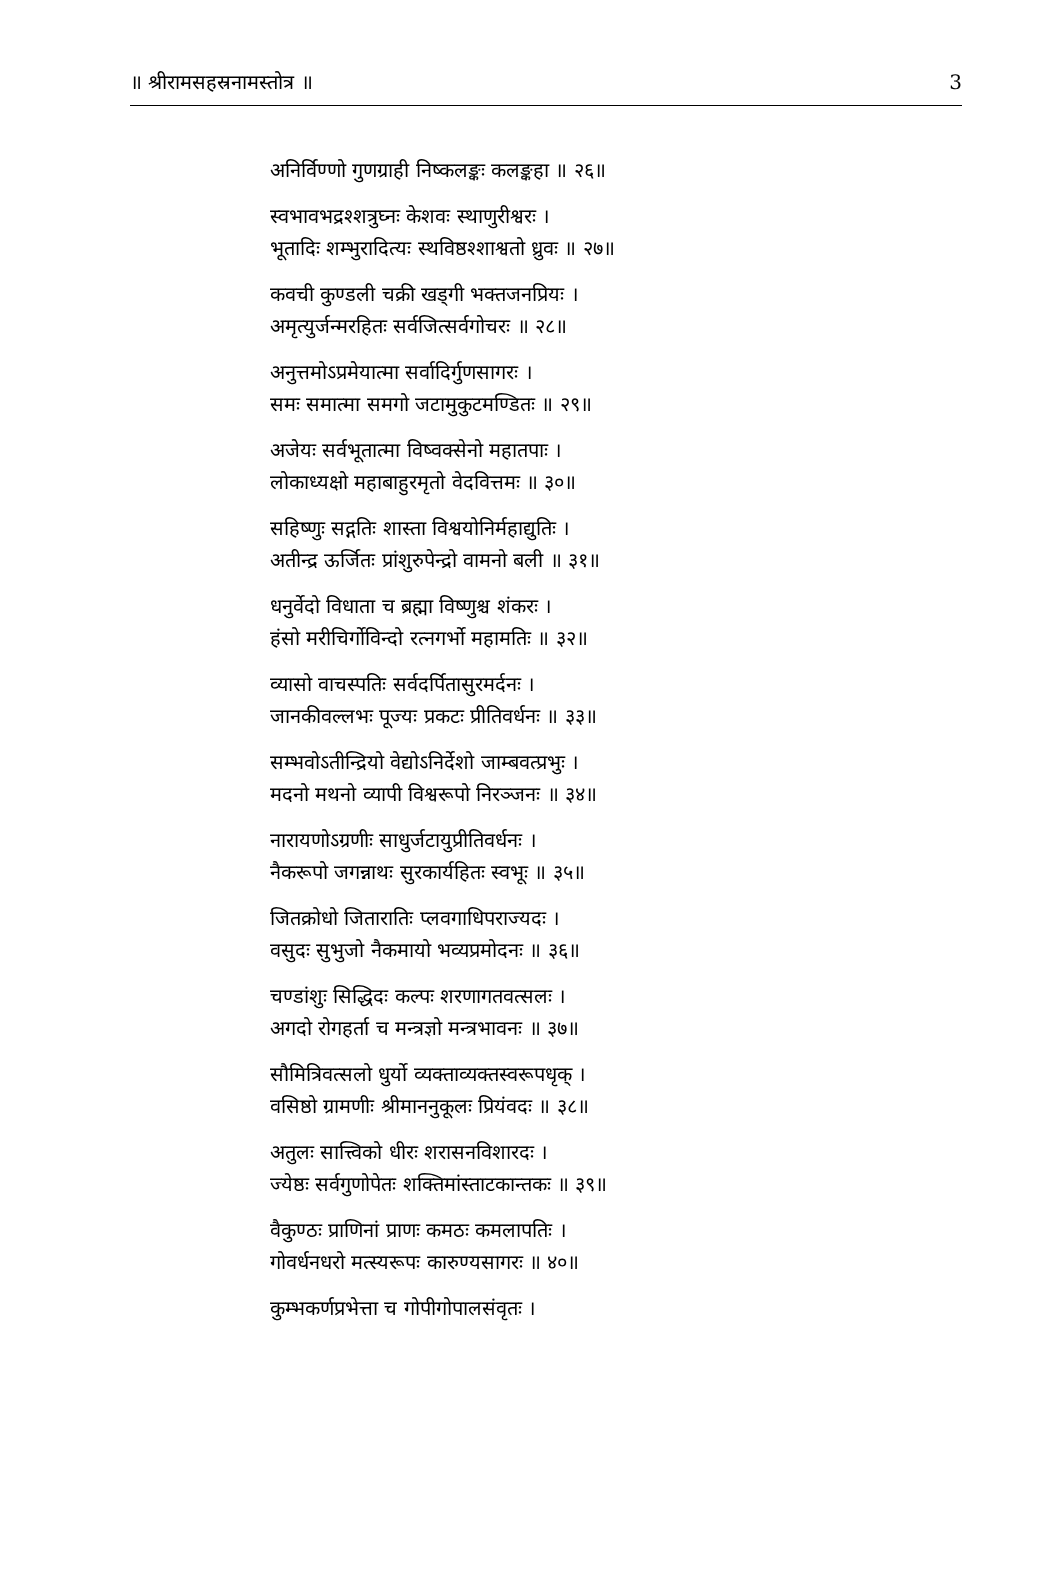॥ श्रीरामसहस्रनामस्तोत्र ॥ 3
अनिर्विण्णो गुणग्राही निष्कलङ्कः कलङ्कहा ॥ २६॥
स्वभावभद्रश्शत्रुघ्नः केशवः स्थाणुरीश्वरः ।
भूतादिः शम्भुरादित्यः स्थविष्ठश्शाश्वतो ध्रुवः ॥ २७॥
कवची कुण्डली चक्री खड्गी भक्तजनप्रियः ।
अमृत्युर्जन्मरहितः सर्वजित्सर्वगोचरः ॥ २८॥
अनुत्तमोऽप्रमेयात्मा सर्वादिर्गुणसागरः ।
समः समात्मा समगो जटामुकुटमण्डितः ॥ २९॥
अजेयः सर्वभूतात्मा विष्वक्सेनो महातपाः ।
लोकाध्यक्षो महाबाहुरमृतो वेदवित्तमः ॥ ३०॥
सहिष्णुः सद्गतिः शास्ता विश्वयोनिर्महाद्युतिः ।
अतीन्द्र ऊर्जितः प्रांशुरुपेन्द्रो वामनो बली ॥ ३१॥
धनुर्वेदो विधाता च ब्रह्मा विष्णुश्च शंकरः ।
हंसो मरीचिर्गोविन्दो रत्नगर्भो महामतिः ॥ ३२॥
व्यासो वाचस्पतिः सर्वदर्पितासुरमर्दनः ।
जानकीवल्लभः पूज्यः प्रकटः प्रीतिवर्धनः ॥ ३३॥
सम्भवोऽतीन्द्रियो वेद्योऽनिर्देशो जाम्बवत्प्रभुः ।
मदनो मथनो व्यापी विश्वरूपो निरञ्जनः ॥ ३४॥
नारायणोऽग्रणीः साधुर्जटायुप्रीतिवर्धनः ।
नैकरूपो जगन्नाथः सुरकार्यहितः स्वभूः ॥ ३५॥
जितक्रोधो जितारातिः प्लवगाधिपराज्यदः ।
वसुदः सुभुजो नैकमायो भव्यप्रमोदनः ॥ ३६॥
चण्डांशुः सिद्धिदः कल्पः शरणागतवत्सलः ।
अगदो रोगहर्ता च मन्त्रज्ञो मन्त्रभावनः ॥ ३७॥
सौमित्रिवत्सलो धुर्यो व्यक्ताव्यक्तस्वरूपधृक् ।
वसिष्ठो ग्रामणीः श्रीमाननुकूलः प्रियंवदः ॥ ३८॥
अतुलः सात्त्विको धीरः शरासनविशारदः ।
ज्येष्ठः सर्वगुणोपेतः शक्तिमांस्ताटकान्तकः ॥ ३९॥
वैकुण्ठः प्राणिनां प्राणः कमठः कमलापतिः ।
गोवर्धनधरो मत्स्यरूपः कारुण्यसागरः ॥ ४०॥
कुम्भकर्णप्रभेत्ता च गोपीगोपालसंवृतः ।